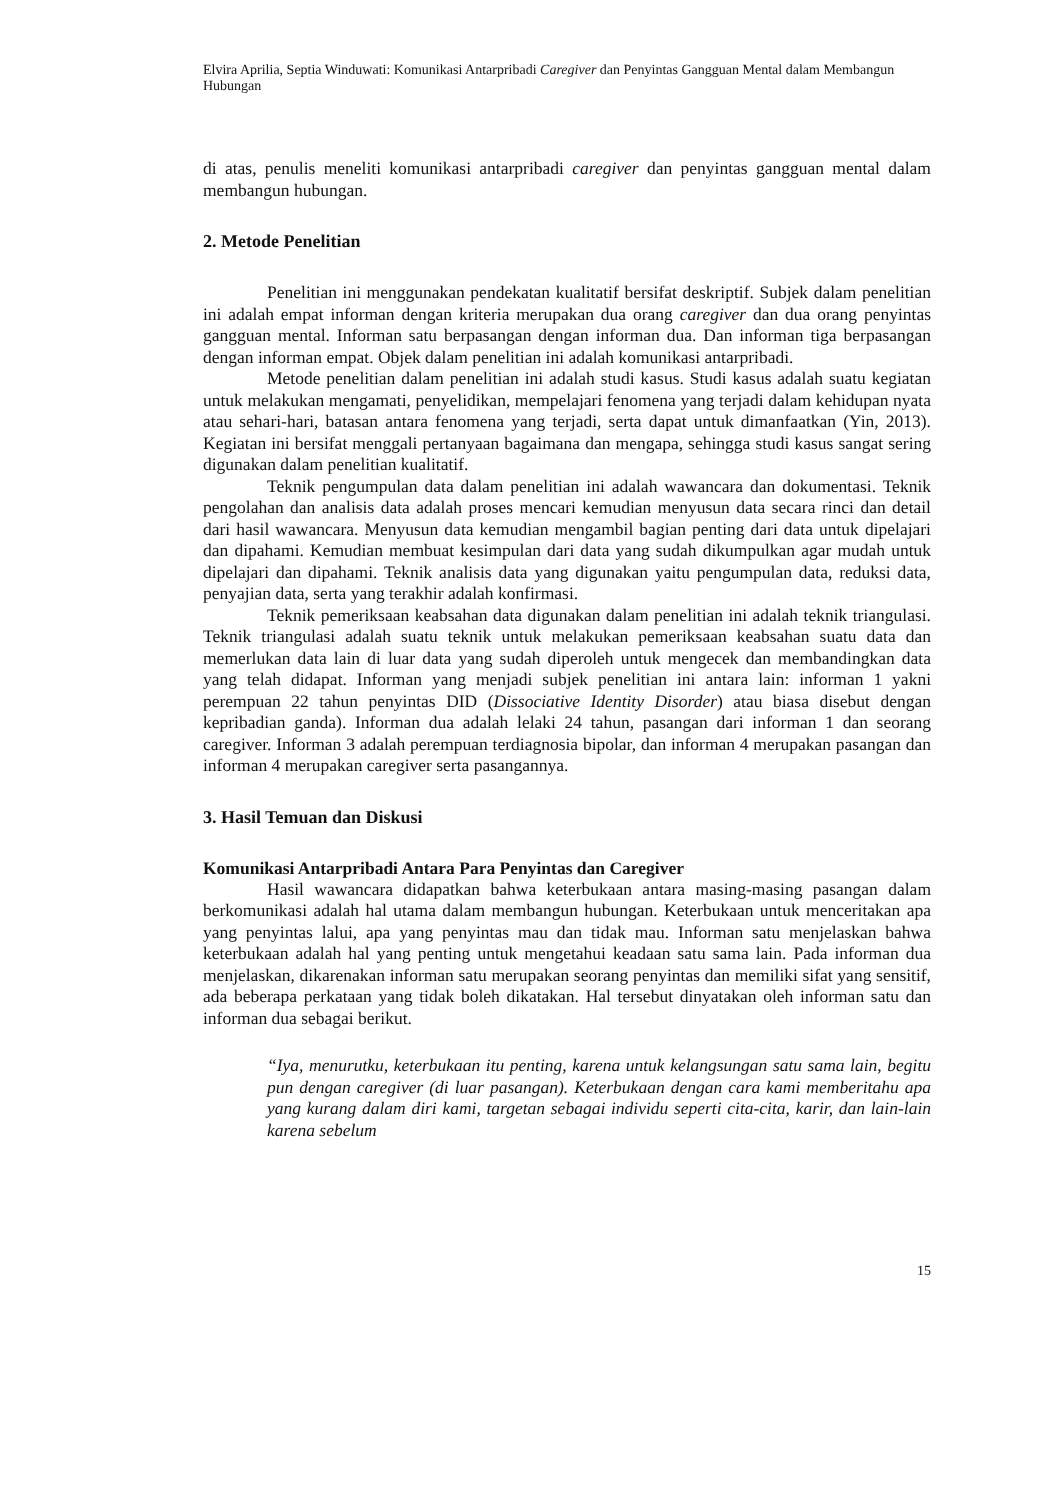Elvira Aprilia, Septia Winduwati: Komunikasi Antarpribadi Caregiver dan Penyintas Gangguan Mental dalam Membangun Hubungan
di atas, penulis meneliti komunikasi antarpribadi caregiver dan penyintas gangguan mental dalam membangun hubungan.
2. Metode Penelitian
Penelitian ini menggunakan pendekatan kualitatif bersifat deskriptif. Subjek dalam penelitian ini adalah empat informan dengan kriteria merupakan dua orang caregiver dan dua orang penyintas gangguan mental. Informan satu berpasangan dengan informan dua. Dan informan tiga berpasangan dengan informan empat. Objek dalam penelitian ini adalah komunikasi antarpribadi.
Metode penelitian dalam penelitian ini adalah studi kasus. Studi kasus adalah suatu kegiatan untuk melakukan mengamati, penyelidikan, mempelajari fenomena yang terjadi dalam kehidupan nyata atau sehari-hari, batasan antara fenomena yang terjadi, serta dapat untuk dimanfaatkan (Yin, 2013). Kegiatan ini bersifat menggali pertanyaan bagaimana dan mengapa, sehingga studi kasus sangat sering digunakan dalam penelitian kualitatif.
Teknik pengumpulan data dalam penelitian ini adalah wawancara dan dokumentasi. Teknik pengolahan dan analisis data adalah proses mencari kemudian menyusun data secara rinci dan detail dari hasil wawancara. Menyusun data kemudian mengambil bagian penting dari data untuk dipelajari dan dipahami. Kemudian membuat kesimpulan dari data yang sudah dikumpulkan agar mudah untuk dipelajari dan dipahami. Teknik analisis data yang digunakan yaitu pengumpulan data, reduksi data, penyajian data, serta yang terakhir adalah konfirmasi.
Teknik pemeriksaan keabsahan data digunakan dalam penelitian ini adalah teknik triangulasi. Teknik triangulasi adalah suatu teknik untuk melakukan pemeriksaan keabsahan suatu data dan memerlukan data lain di luar data yang sudah diperoleh untuk mengecek dan membandingkan data yang telah didapat. Informan yang menjadi subjek penelitian ini antara lain: informan 1 yakni perempuan 22 tahun penyintas DID (Dissociative Identity Disorder) atau biasa disebut dengan kepribadian ganda). Informan dua adalah lelaki 24 tahun, pasangan dari informan 1 dan seorang caregiver. Informan 3 adalah perempuan terdiagnosia bipolar, dan informan 4 merupakan pasangan dan informan 4 merupakan caregiver serta pasangannya.
3. Hasil Temuan dan Diskusi
Komunikasi Antarpribadi Antara Para Penyintas dan Caregiver
Hasil wawancara didapatkan bahwa keterbukaan antara masing-masing pasangan dalam berkomunikasi adalah hal utama dalam membangun hubungan. Keterbukaan untuk menceritakan apa yang penyintas lalui, apa yang penyintas mau dan tidak mau. Informan satu menjelaskan bahwa keterbukaan adalah hal yang penting untuk mengetahui keadaan satu sama lain. Pada informan dua menjelaskan, dikarenakan informan satu merupakan seorang penyintas dan memiliki sifat yang sensitif, ada beberapa perkataan yang tidak boleh dikatakan. Hal tersebut dinyatakan oleh informan satu dan informan dua sebagai berikut.
“Iya, menurutku, keterbukaan itu penting, karena untuk kelangsungan satu sama lain, begitu pun dengan caregiver (di luar pasangan). Keterbukaan dengan cara kami memberitahu apa yang kurang dalam diri kami, targetan sebagai individu seperti cita-cita, karir, dan lain-lain karena sebelum
15